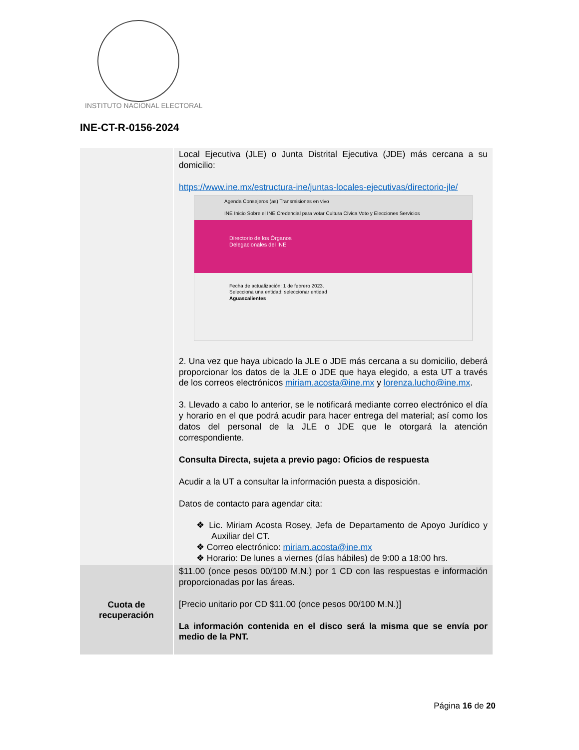INSTITUTO NACIONAL ELECTORAL
INE-CT-R-0156-2024
| | Local Ejecutiva (JLE) o Junta Distrital Ejecutiva (JDE) más cercana a su domicilio: https://www.ine.mx/estructura-ine/juntas-locales-ejecutivas/directorio-jle/ Agenda Consejeros (as) Transmisiones en vivo INE Inicio Sobre el INE Credencial para votar Cultura Cívica Voto y Elecciones Servicios Directorio de los Órganos Delegacionales del INE Fecha de actualización: 1 de febrero 2023. Selecciona una entidad: seleccionar entidad Aguascalientes 2. Una vez que haya ubicado la JLE o JDE más cercana a su domicilio, deberá proporcionar los datos de la JLE o JDE que haya elegido, a esta UT a través de los correos electrónicos miriam.acosta@ine.mx y lorenza.lucho@ine.mx . 3. Llevado a cabo lo anterior, se le notificará mediante correo electrónico el día y horario en el que podrá acudir para hacer entrega del material; así como los datos del personal de la JLE o JDE que le otorgará la atención correspondiente. Consulta Directa, sujeta a previo pago: Oficios de respuesta Acudir a la UT a consultar la información puesta a disposición. Datos de contacto para agendar cita: ❖ Lic. Miriam Acosta Rosey, Jefa de Departamento de Apoyo Jurídico y Auxiliar del CT. ❖ Correo electrónico: miriam.acosta@ine.mx ❖ Horario: De lunes a viernes (días hábiles) de 9:00 a 18:00 hrs. |
| Cuota de recuperación | $11.00 (once pesos 00/100 M.N.) por 1 CD con las respuestas e información proporcionadas por las áreas. [Precio unitario por CD $11.00 (once pesos 00/100 M.N.)] La información contenida en el disco será la misma que se envía por medio de la PNT. |
Página 16 de 20